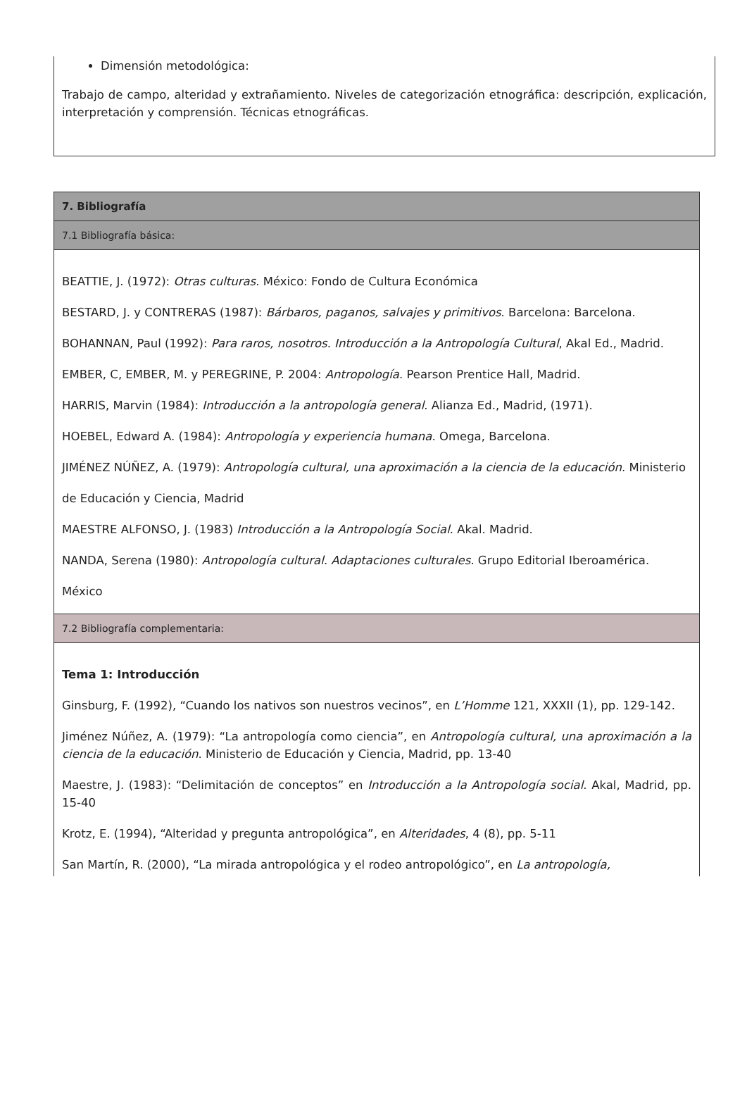Dimensión metodológica:
Trabajo de campo, alteridad y extrañamiento. Niveles de categorización etnográfica: descripción, explicación, interpretación y comprensión. Técnicas etnográficas.
| 7. Bibliografía |
| 7.1 Bibliografía básica: |
| BEATTIE, J. (1972): Otras culturas . México: Fondo de Cultura Económica BESTARD, J. y CONTRERAS (1987): Bárbaros, paganos, salvajes y primitivos . Barcelona: Barcelona. BOHANNAN, Paul (1992): Para raros, nosotros. Introducción a la Antropología Cultural , Akal Ed., Madrid. EMBER, C, EMBER, M. y PEREGRINE, P. 2004: Antropología . Pearson Prentice Hall, Madrid. HARRIS, Marvin (1984): Introducción a la antropología general . Alianza Ed., Madrid, (1971). HOEBEL, Edward A. (1984): Antropología y experiencia humana . Omega, Barcelona. JIMÉNEZ NÚÑEZ, A. (1979): Antropología cultural, una aproximación a la ciencia de la educación . Ministerio de Educación y Ciencia, Madrid MAESTRE ALFONSO, J. (1983) Introducción a la Antropología Social . Akal. Madrid. NANDA, Serena (1980): Antropología cultural. Adaptaciones culturales . Grupo Editorial Iberoamérica. México |
| 7.2 Bibliografía complementaria: |
| Tema 1: Introducción Ginsburg, F. (1992), “Cuando los nativos son nuestros vecinos”, en L’Homme 121, XXXII (1), pp. 129-142. Jiménez Núñez, A. (1979): “La antropología como ciencia”, en Antropología cultural, una aproximación a la ciencia de la educación . Ministerio de Educación y Ciencia, Madrid, pp. 13-40 Maestre, J. (1983): “Delimitación de conceptos” en Introducción a la Antropología social . Akal, Madrid, pp. 15-40 Krotz, E. (1994), “Alteridad y pregunta antropológica”, en Alteridades , 4 (8), pp. 5-11 San Martín, R. (2000), “La mirada antropológica y el rodeo antropológico”, en La antropología, |